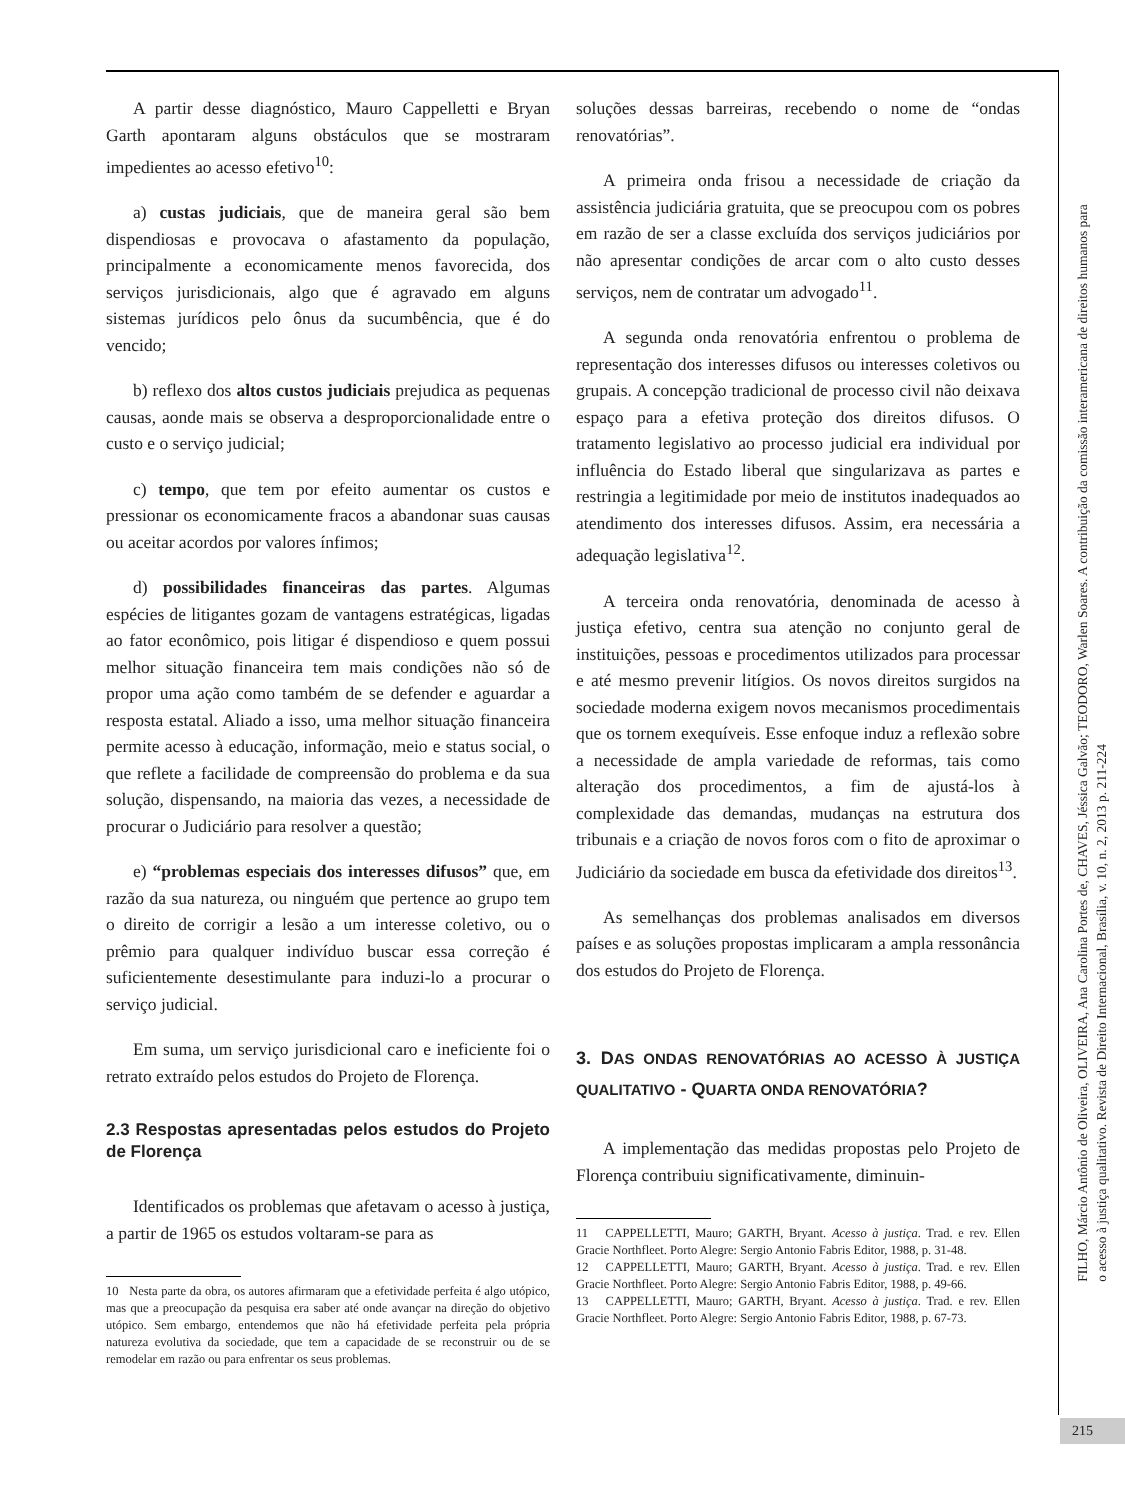A partir desse diagnóstico, Mauro Cappelletti e Bryan Garth apontaram alguns obstáculos que se mostraram impedientes ao acesso efetivo<sup>10</sup>:
a) custas judiciais, que de maneira geral são bem dispendiosas e provocava o afastamento da população, principalmente a economicamente menos favorecida, dos serviços jurisdicionais, algo que é agravado em alguns sistemas jurídicos pelo ônus da sucumbência, que é do vencido;
b) reflexo dos altos custos judiciais prejudica as pequenas causas, aonde mais se observa a desproporcionalidade entre o custo e o serviço judicial;
c) tempo, que tem por efeito aumentar os custos e pressionar os economicamente fracos a abandonar suas causas ou aceitar acordos por valores ínfimos;
d) possibilidades financeiras das partes. Algumas espécies de litigantes gozam de vantagens estratégicas, ligadas ao fator econômico, pois litigar é dispendioso e quem possui melhor situação financeira tem mais condições não só de propor uma ação como também de se defender e aguardar a resposta estatal. Aliado a isso, uma melhor situação financeira permite acesso à educação, informação, meio e status social, o que reflete a facilidade de compreensão do problema e da sua solução, dispensando, na maioria das vezes, a necessidade de procurar o Judiciário para resolver a questão;
e) “problemas especiais dos interesses difusos” que, em razão da sua natureza, ou ninguém que pertence ao grupo tem o direito de corrigir a lesão a um interesse coletivo, ou o prêmio para qualquer indivíduo buscar essa correção é suficientemente desestimulante para induzi-lo a procurar o serviço judicial.
Em suma, um serviço jurisdicional caro e ineficiente foi o retrato extraído pelos estudos do Projeto de Florença.
2.3 Respostas apresentadas pelos estudos do Projeto de Florença
Identificados os problemas que afetavam o acesso à justiça, a partir de 1965 os estudos voltaram-se para as
10 Nesta parte da obra, os autores afirmaram que a efetividade perfeita é algo utópico, mas que a preocupação da pesquisa era saber até onde avançar na direção do objetivo utópico. Sem embargo, entendemos que não há efetividade perfeita pela própria natureza evolutiva da sociedade, que tem a capacidade de se reconstruir ou de se remodelar em razão ou para enfrentar os seus problemas.
soluções dessas barreiras, recebendo o nome de “ondas renovatórias”.
A primeira onda frisou a necessidade de criação da assistência judiciária gratuita, que se preocupou com os pobres em razão de ser a classe excluída dos serviços judiciários por não apresentar condições de arcar com o alto custo desses serviços, nem de contratar um advogado<sup>11</sup>.
A segunda onda renovatória enfrentou o problema de representação dos interesses difusos ou interesses coletivos ou grupais. A concepção tradicional de processo civil não deixava espaço para a efetiva proteção dos direitos difusos. O tratamento legislativo ao processo judicial era individual por influência do Estado liberal que singularizava as partes e restringia a legitimidade por meio de institutos inadequados ao atendimento dos interesses difusos. Assim, era necessária a adequação legislativa<sup>12</sup>.
A terceira onda renovatória, denominada de acesso à justiça efetivo, centra sua atenção no conjunto geral de instituições, pessoas e procedimentos utilizados para processar e até mesmo prevenir litígios. Os novos direitos surgidos na sociedade moderna exigem novos mecanismos procedimentais que os tornem exequíveis. Esse enfoque induz a reflexão sobre a necessidade de ampla variedade de reformas, tais como alteração dos procedimentos, a fim de ajustá-los à complexidade das demandas, mudanças na estrutura dos tribunais e a criação de novos foros com o fito de aproximar o Judiciário da sociedade em busca da efetividade dos direitos<sup>13</sup>.
As semelhanças dos problemas analisados em diversos países e as soluções propostas implicaram a ampla ressonância dos estudos do Projeto de Florença.
3. DAS ONDAS RENOVATÓRIAS AO ACESSO À JUSTIÇA QUALITATIVO - QUARTA ONDA RENOVATÓRIA?
A implementação das medidas propostas pelo Projeto de Florença contribuiu significativamente, diminuin-
11 CAPPELLETTI, Mauro; GARTH, Bryant. Acesso à justiça. Trad. e rev. Ellen Gracie Northfleet. Porto Alegre: Sergio Antonio Fabris Editor, 1988, p. 31-48.
12 CAPPELLETTI, Mauro; GARTH, Bryant. Acesso à justiça. Trad. e rev. Ellen Gracie Northfleet. Porto Alegre: Sergio Antonio Fabris Editor, 1988, p. 49-66.
13 CAPPELLETTI, Mauro; GARTH, Bryant. Acesso à justiça. Trad. e rev. Ellen Gracie Northfleet. Porto Alegre: Sergio Antonio Fabris Editor, 1988, p. 67-73.
FILHO, Márcio Antônio de Oliveira, OLIVEIRA, Ana Carolina Portes de, CHAVES, Jéssica Galvão; TEODORO, Warlen Soares. A contribuição da comissão interamericana de direitos humanos para
o acesso à justiça qualitativo. Revista de Direito Internacional, Brasília, v. 10, n. 2, 2013 p. 211-224
215